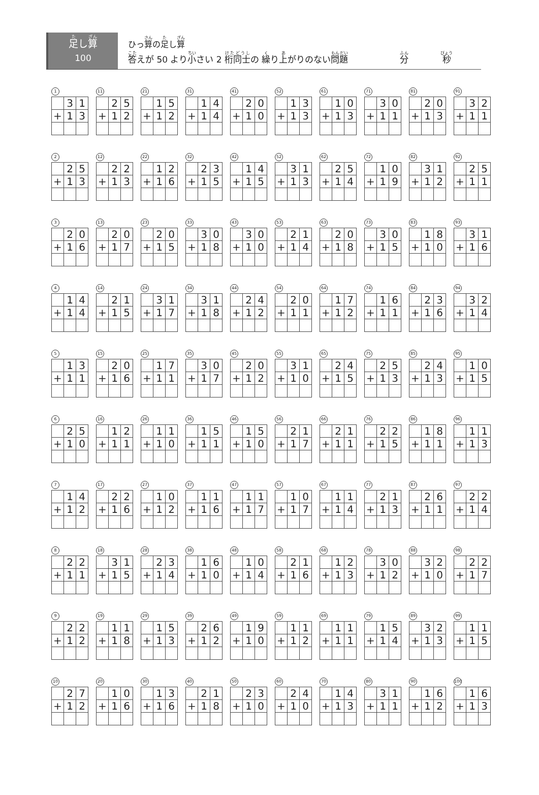足し算
100
ひっ算の足し算
答えが 50 より小さい 2 桁同士の 繰り上がりのない問題 分 秒
1
| | 3 | 1 |
| + | 1 | 3 |
11
| | 2 | 5 |
| + | 1 | 2 |
21
| | 1 | 5 |
| + | 1 | 2 |
31
| | 1 | 4 |
| + | 1 | 4 |
41
| | 2 | 0 |
| + | 1 | 0 |
52
| | 1 | 3 |
| + | 1 | 3 |
61
| | 1 | 0 |
| + | 1 | 3 |
71
| | 3 | 0 |
| + | 1 | 1 |
81
| | 2 | 0 |
| + | 1 | 3 |
91
| | 3 | 2 |
| + | 1 | 1 |
2
| | 2 | 5 |
| + | 1 | 3 |
12
| | 2 | 2 |
| + | 1 | 3 |
22
| | 1 | 2 |
| + | 1 | 6 |
32
| | 2 | 3 |
| + | 1 | 5 |
42
| | 1 | 4 |
| + | 1 | 5 |
52
| | 3 | 1 |
| + | 1 | 3 |
62
| | 2 | 5 |
| + | 1 | 4 |
72
| | 1 | 0 |
| + | 1 | 9 |
82
| | 3 | 1 |
| + | 1 | 2 |
92
| | 2 | 5 |
| + | 1 | 1 |
3
| | 2 | 0 |
| + | 1 | 6 |
13
| | 2 | 0 |
| + | 1 | 7 |
23
| | 2 | 0 |
| + | 1 | 5 |
33
| | 3 | 0 |
| + | 1 | 8 |
43
| | 3 | 0 |
| + | 1 | 0 |
53
| | 2 | 1 |
| + | 1 | 4 |
63
| | 2 | 0 |
| + | 1 | 8 |
73
| | 3 | 0 |
| + | 1 | 5 |
83
| | 1 | 8 |
| + | 1 | 0 |
93
| | 3 | 1 |
| + | 1 | 6 |
4
| | 1 | 4 |
| + | 1 | 4 |
14
| | 2 | 1 |
| + | 1 | 5 |
24
| | 3 | 1 |
| + | 1 | 7 |
34
| | 3 | 1 |
| + | 1 | 8 |
44
| | 2 | 4 |
| + | 1 | 2 |
54
| | 2 | 0 |
| + | 1 | 1 |
64
| | 1 | 7 |
| + | 1 | 2 |
74
| | 1 | 6 |
| + | 1 | 1 |
84
| | 2 | 3 |
| + | 1 | 6 |
94
| | 3 | 2 |
| + | 1 | 4 |
5
| | 1 | 3 |
| + | 1 | 1 |
15
| | 2 | 0 |
| + | 1 | 6 |
25
| | 1 | 7 |
| + | 1 | 1 |
35
| | 3 | 0 |
| + | 1 | 7 |
45
| | 2 | 0 |
| + | 1 | 2 |
55
| | 3 | 1 |
| + | 1 | 0 |
65
| | 2 | 4 |
| + | 1 | 5 |
75
| | 2 | 5 |
| + | 1 | 3 |
85
| | 2 | 4 |
| + | 1 | 3 |
95
| | 1 | 0 |
| + | 1 | 5 |
6
| | 2 | 5 |
| + | 1 | 0 |
16
| | 1 | 2 |
| + | 1 | 1 |
26
| | 1 | 1 |
| + | 1 | 0 |
36
| | 1 | 5 |
| + | 1 | 1 |
46
| | 1 | 5 |
| + | 1 | 0 |
56
| | 2 | 1 |
| + | 1 | 7 |
66
| | 2 | 1 |
| + | 1 | 1 |
76
| | 2 | 2 |
| + | 1 | 5 |
86
| | 1 | 8 |
| + | 1 | 1 |
96
| | 1 | 1 |
| + | 1 | 3 |
7
| | 1 | 4 |
| + | 1 | 2 |
17
| | 2 | 2 |
| + | 1 | 6 |
27
| | 1 | 0 |
| + | 1 | 2 |
37
| | 1 | 1 |
| + | 1 | 6 |
47
| | 1 | 1 |
| + | 1 | 7 |
57
| | 1 | 0 |
| + | 1 | 7 |
67
| | 1 | 1 |
| + | 1 | 4 |
77
| | 2 | 1 |
| + | 1 | 3 |
87
| | 2 | 6 |
| + | 1 | 1 |
97
| | 2 | 2 |
| + | 1 | 4 |
8
| | 2 | 2 |
| + | 1 | 1 |
18
| | 3 | 1 |
| + | 1 | 5 |
28
| | 2 | 3 |
| + | 1 | 4 |
38
| | 1 | 6 |
| + | 1 | 0 |
48
| | 1 | 0 |
| + | 1 | 4 |
58
| | 2 | 1 |
| + | 1 | 6 |
68
| | 1 | 2 |
| + | 1 | 3 |
78
| | 3 | 0 |
| + | 1 | 2 |
88
| | 3 | 2 |
| + | 1 | 0 |
98
| | 2 | 2 |
| + | 1 | 7 |
9
| | 2 | 2 |
| + | 1 | 2 |
19
| | 1 | 1 |
| + | 1 | 8 |
29
| | 1 | 5 |
| + | 1 | 3 |
39
| | 2 | 6 |
| + | 1 | 2 |
49
| | 1 | 9 |
| + | 1 | 0 |
59
| | 1 | 1 |
| + | 1 | 2 |
69
| | 1 | 1 |
| + | 1 | 1 |
79
| | 1 | 5 |
| + | 1 | 4 |
89
| | 3 | 2 |
| + | 1 | 3 |
99
| | 1 | 1 |
| + | 1 | 5 |
10
| | 2 | 7 |
| + | 1 | 2 |
20
| | 1 | 0 |
| + | 1 | 6 |
30
| | 1 | 3 |
| + | 1 | 6 |
40
| | 2 | 1 |
| + | 1 | 8 |
50
| | 2 | 3 |
| + | 1 | 0 |
60
| | 2 | 4 |
| + | 1 | 0 |
70
| | 1 | 4 |
| + | 1 | 3 |
80
| | 3 | 1 |
| + | 1 | 1 |
90
| | 1 | 6 |
| + | 1 | 2 |
100
| | 1 | 6 |
| + | 1 | 3 |